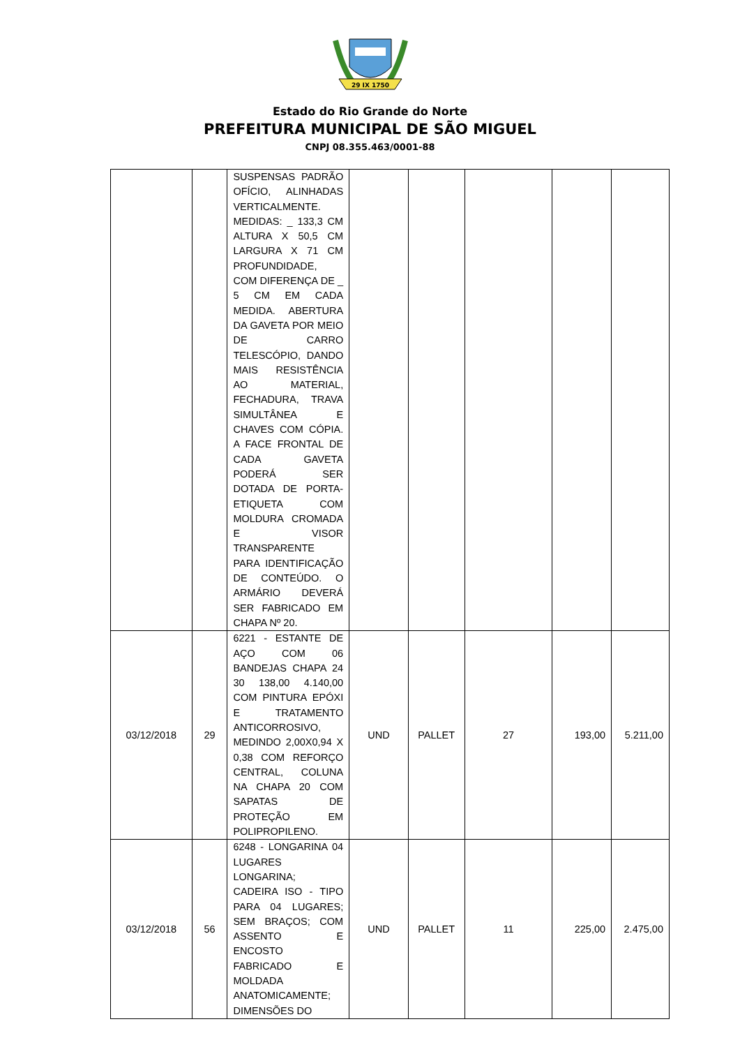29 IX 1750
Estado do Rio Grande do Norte
PREFEITURA MUNICIPAL DE SÃO MIGUEL
CNPJ 08.355.463/0001-88
| | | SUSPENSAS PADRÃO OFÍCIO, ALINHADAS VERTICALMENTE. MEDIDAS: _ 133,3 CM ALTURA X 50,5 CM LARGURA X 71 CM PROFUNDIDADE, COM DIFERENÇA DE _ 5 CM EM CADA MEDIDA. ABERTURA DA GAVETA POR MEIO DE CARRO TELESCÓPIO, DANDO MAIS RESISTÊNCIA AO MATERIAL, FECHADURA, TRAVA SIMULTÂNEA E CHAVES COM CÓPIA. A FACE FRONTAL DE CADA GAVETA PODERÁ SER DOTADA DE PORTA-ETIQUETA COM MOLDURA CROMADA E VISOR TRANSPARENTE PARA IDENTIFICAÇÃO DE CONTEÚDO. O ARMÁRIO DEVERÁ SER FABRICADO EM CHAPA Nº 20. | | | | | |
| 03/12/2018 | 29 | 6221 - ESTANTE DE AÇO COM 06 BANDEJAS CHAPA 24 30 138,00 4.140,00 COM PINTURA EPÓXI E TRATAMENTO ANTICORROSIVO, MEDINDO 2,00X0,94 X 0,38 COM REFORÇO CENTRAL, COLUNA NA CHAPA 20 COM SAPATAS DE PROTEÇÃO EM POLIPROPILENO. | UND | PALLET | 27 | 193,00 | 5.211,00 |
| 03/12/2018 | 56 | 6248 - LONGARINA 04 LUGARES LONGARINA; CADEIRA ISO - TIPO PARA 04 LUGARES; SEM BRAÇOS; COM ASSENTO E ENCOSTO FABRICADO E MOLDADA ANATOMICAMENTE; DIMENSÕES DO | UND | PALLET | 11 | 225,00 | 2.475,00 |